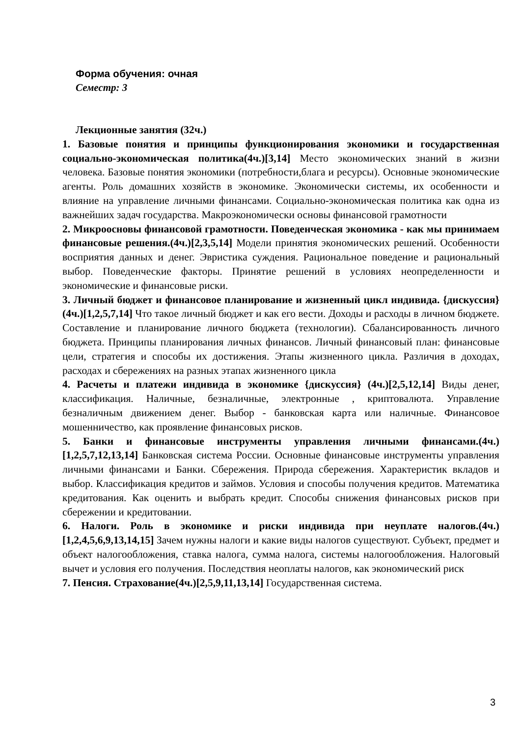Форма обучения: очная
Семестр: 3
Лекционные занятия (32ч.)
1. Базовые понятия и принципы функционирования экономики и государственная социально-экономическая политика(4ч.)[3,14] Место экономических знаний в жизни человека. Базовые понятия экономики (потребности,блага и ресурсы). Основные экономические агенты. Роль домашних хозяйств в экономике. Экономически системы, их особенности и влияние на управление личными финансами. Социально-экономическая политика как одна из важнейших задач государства. Макроэкономически основы финансовой грамотности
2. Микроосновы финансовой грамотности. Поведенческая экономика - как мы принимаем финансовые решения.(4ч.)[2,3,5,14] Модели принятия экономических решений. Особенности восприятия данных и денег. Эвристика суждения. Рациональное поведение и рациональный выбор. Поведенческие факторы. Принятие решений в условиях неопределенности и экономические и финансовые риски.
3. Личный бюджет и финансовое планирование и жизненный цикл индивида. {дискуссия} (4ч.)[1,2,5,7,14] Что такое личный бюджет и как его вести. Доходы и расходы в личном бюджете. Составление и планирование личного бюджета (технологии). Сбалансированность личного бюджета. Принципы планирования личных финансов. Личный финансовый план: финансовые цели, стратегия и способы их достижения. Этапы жизненного цикла. Различия в доходах, расходах и сбережениях на разных этапах жизненного цикла
4. Расчеты и платежи индивида в экономике {дискуссия} (4ч.)[2,5,12,14] Виды денег, классификация. Наличные, безналичные, электронные , криптовалюта. Управление безналичным движением денег. Выбор - банковская карта или наличные. Финансовое мошенничество, как проявление финансовых рисков.
5. Банки и финансовые инструменты управления личными финансами.(4ч.)[1,2,5,7,12,13,14] Банковская система России. Основные финансовые инструменты управления личными финансами и Банки. Сбережения. Природа сбережения. Характеристик вкладов и выбор. Классификация кредитов и займов. Условия и способы получения кредитов. Математика кредитования. Как оценить и выбрать кредит. Способы снижения финансовых рисков при сбережении и кредитовании.
6. Налоги. Роль в экономике и риски индивида при неуплате налогов.(4ч.)[1,2,4,5,6,9,13,14,15] Зачем нужны налоги и какие виды налогов существуют. Субъект, предмет и объект налогообложения, ставка налога, сумма налога, системы налогообложения. Налоговый вычет и условия его получения. Последствия неоплаты налогов, как экономический риск
7. Пенсия. Страхование(4ч.)[2,5,9,11,13,14] Государственная система.
3